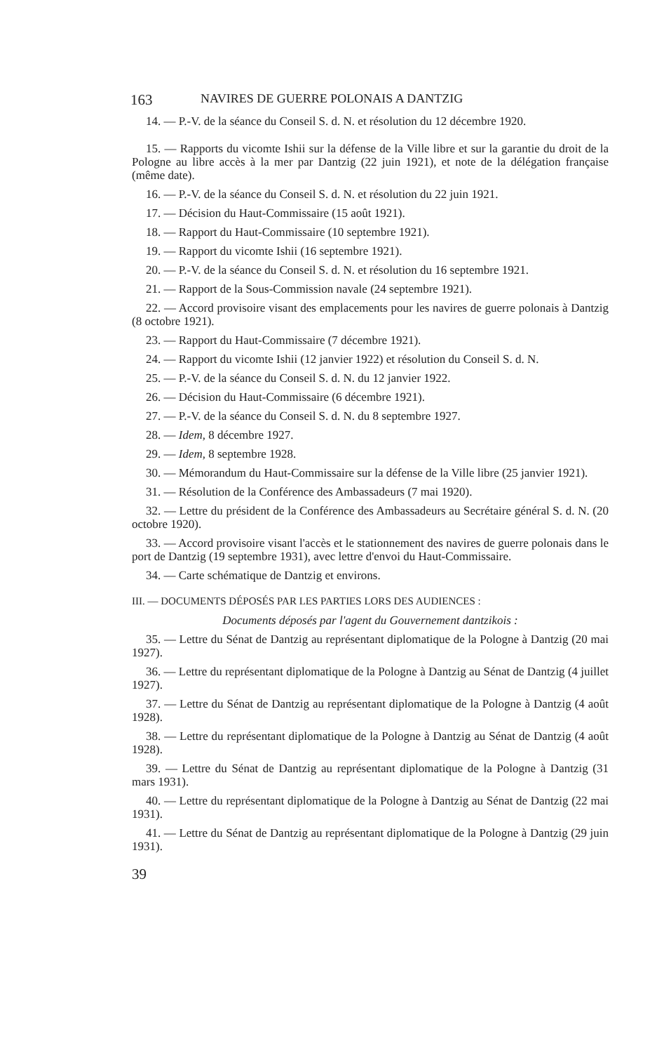163 NAVIRES DE GUERRE POLONAIS A DANTZIG
14. — P.-V. de la séance du Conseil S. d. N. et résolution du 12 décembre 1920.
15. — Rapports du vicomte Ishii sur la défense de la Ville libre et sur la garantie du droit de la Pologne au libre accès à la mer par Dantzig (22 juin 1921), et note de la délégation française (même date).
16. — P.-V. de la séance du Conseil S. d. N. et résolution du 22 juin 1921.
17. — Décision du Haut-Commissaire (15 août 1921).
18. — Rapport du Haut-Commissaire (10 septembre 1921).
19. — Rapport du vicomte Ishii (16 septembre 1921).
20. — P.-V. de la séance du Conseil S. d. N. et résolution du 16 septembre 1921.
21. — Rapport de la Sous-Commission navale (24 septembre 1921).
22. — Accord provisoire visant des emplacements pour les navires de guerre polonais à Dantzig (8 octobre 1921).
23. — Rapport du Haut-Commissaire (7 décembre 1921).
24. — Rapport du vicomte Ishii (12 janvier 1922) et résolution du Conseil S. d. N.
25. — P.-V. de la séance du Conseil S. d. N. du 12 janvier 1922.
26. — Décision du Haut-Commissaire (6 décembre 1921).
27. — P.-V. de la séance du Conseil S. d. N. du 8 septembre 1927.
28. — Idem, 8 décembre 1927.
29. — Idem, 8 septembre 1928.
30. — Mémorandum du Haut-Commissaire sur la défense de la Ville libre (25 janvier 1921).
31. — Résolution de la Conférence des Ambassadeurs (7 mai 1920).
32. — Lettre du président de la Conférence des Ambassadeurs au Secrétaire général S. d. N. (20 octobre 1920).
33. — Accord provisoire visant l'accès et le stationnement des navires de guerre polonais dans le port de Dantzig (19 septembre 1931), avec lettre d'envoi du Haut-Commissaire.
34. — Carte schématique de Dantzig et environs.
III. — DOCUMENTS DÉPOSÉS PAR LES PARTIES LORS DES AUDIENCES :
Documents déposés par l'agent du Gouvernement dantzikois :
35. — Lettre du Sénat de Dantzig au représentant diplomatique de la Pologne à Dantzig (20 mai 1927).
36. — Lettre du représentant diplomatique de la Pologne à Dantzig au Sénat de Dantzig (4 juillet 1927).
37. — Lettre du Sénat de Dantzig au représentant diplomatique de la Pologne à Dantzig (4 août 1928).
38. — Lettre du représentant diplomatique de la Pologne à Dantzig au Sénat de Dantzig (4 août 1928).
39. — Lettre du Sénat de Dantzig au représentant diplomatique de la Pologne à Dantzig (31 mars 1931).
40. — Lettre du représentant diplomatique de la Pologne à Dantzig au Sénat de Dantzig (22 mai 1931).
41. — Lettre du Sénat de Dantzig au représentant diplomatique de la Pologne à Dantzig (29 juin 1931).
39